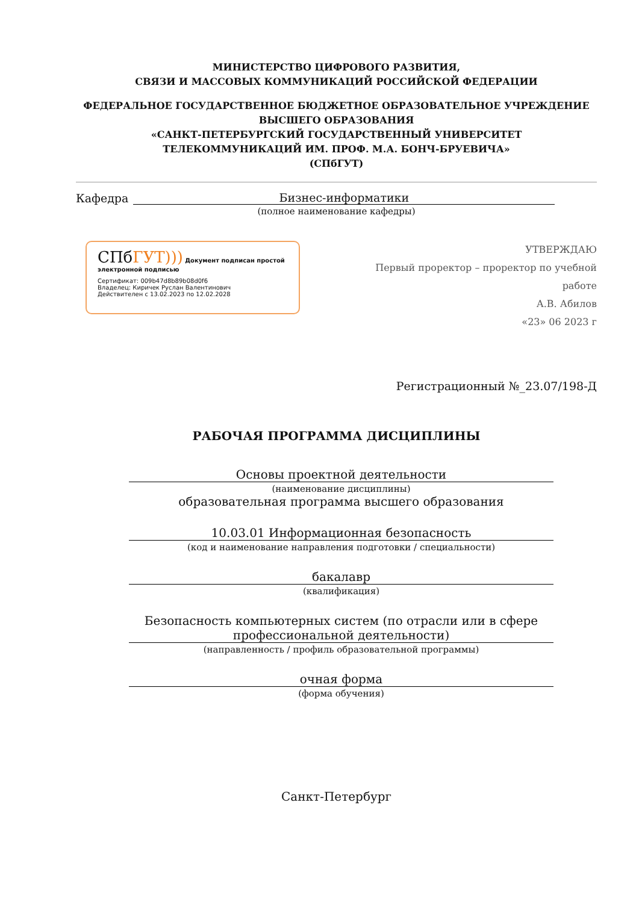МИНИСТЕРСТВО ЦИФРОВОГО РАЗВИТИЯ,
СВЯЗИ И МАССОВЫХ КОММУНИКАЦИЙ РОССИЙСКОЙ ФЕДЕРАЦИИ
ФЕДЕРАЛЬНОЕ ГОСУДАРСТВЕННОЕ БЮДЖЕТНОЕ ОБРАЗОВАТЕЛЬНОЕ УЧРЕЖДЕНИЕ
ВЫСШЕГО ОБРАЗОВАНИЯ
«САНКТ-ПЕТЕРБУРГСКИЙ ГОСУДАРСТВЕННЫЙ УНИВЕРСИТЕТ
ТЕЛЕКОММУНИКАЦИЙ ИМ. ПРОФ. М.А. БОНЧ-БРУЕВИЧА»
(СПбГУТ)
Кафедра Бизнес-информатики
(полное наименование кафедры)
СПбГУТ))) Документ подписан простой электронной подписью
Сертификат: 009b47d8b89b08d0f6
Владелец: Киричек Руслан Валентинович
Действителен с 13.02.2023 по 12.02.2028
УТВЕРЖДАЮ
Первый проректор – проректор по учебной работе
А.В. Абилов
«23» 06 2023 г
Регистрационный №_23.07/198-Д
РАБОЧАЯ ПРОГРАММА ДИСЦИПЛИНЫ
Основы проектной деятельности
(наименование дисциплины)
образовательная программа высшего образования
10.03.01 Информационная безопасность
(код и наименование направления подготовки / специальности)
бакалавр
(квалификация)
Безопасность компьютерных систем (по отрасли или в сфере профессиональной деятельности)
(направленность / профиль образовательной программы)
очная форма
(форма обучения)
Санкт-Петербург